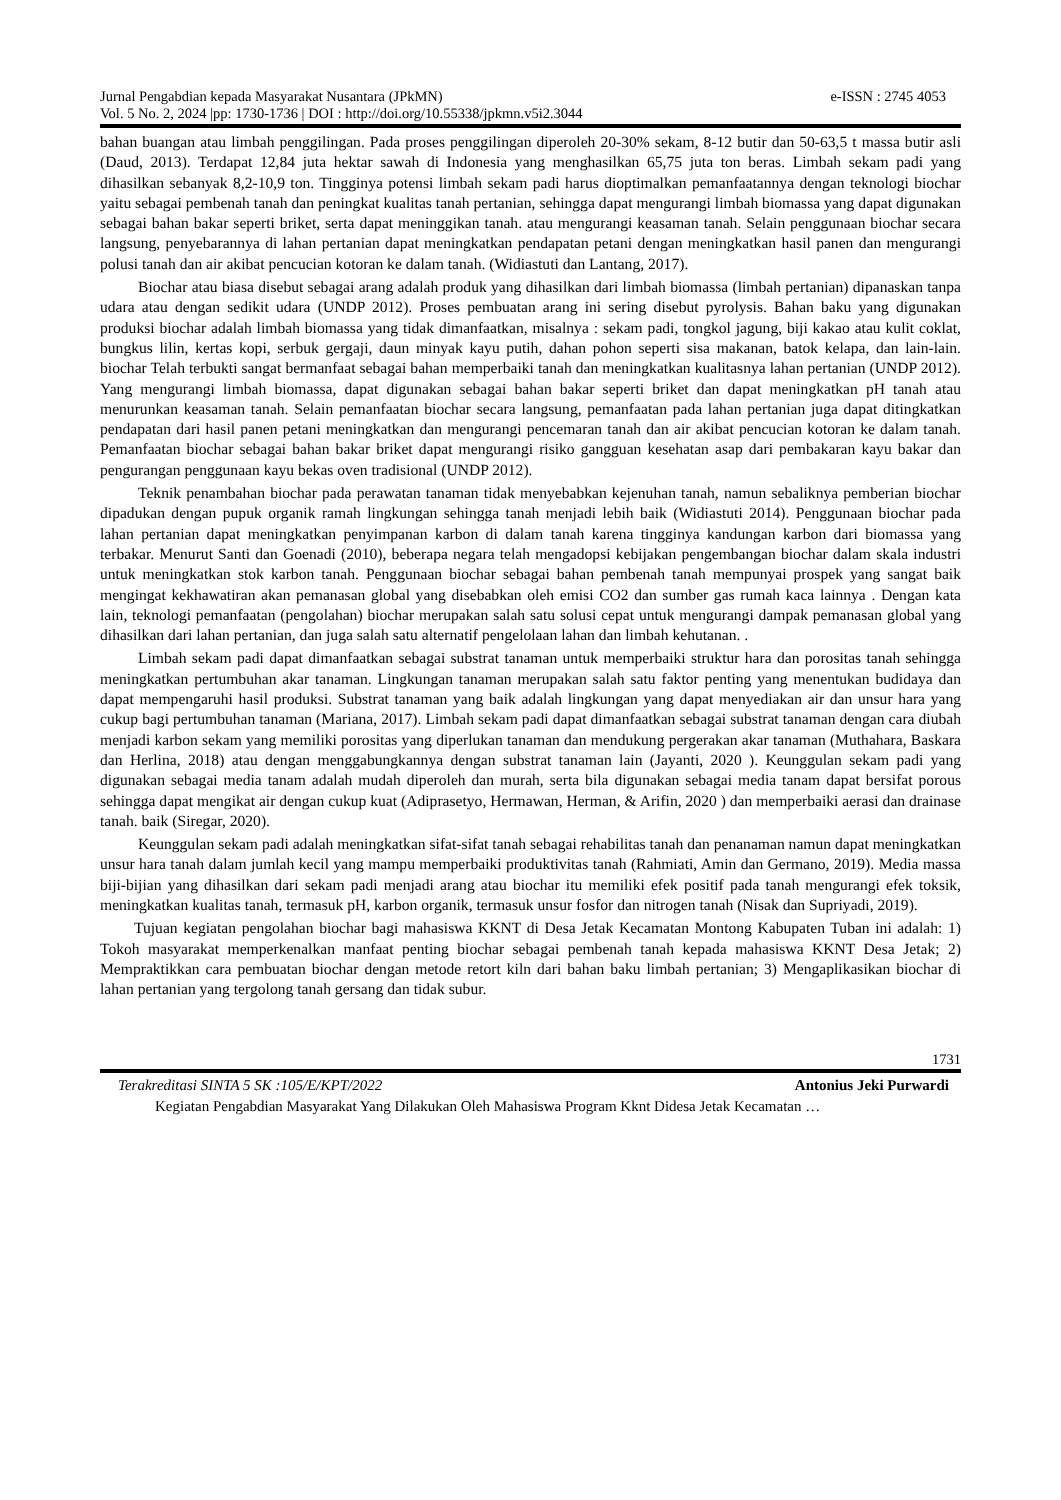Jurnal Pengabdian kepada Masyarakat Nusantara (JPkMN) e-ISSN : 2745 4053
Vol. 5 No. 2, 2024 |pp: 1730-1736 | DOI : http://doi.org/10.55338/jpkmn.v5i2.3044
bahan buangan atau limbah penggilingan. Pada proses penggilingan diperoleh 20-30% sekam, 8-12 butir dan 50-63,5 t massa butir asli (Daud, 2013). Terdapat 12,84 juta hektar sawah di Indonesia yang menghasilkan 65,75 juta ton beras. Limbah sekam padi yang dihasilkan sebanyak 8,2-10,9 ton. Tingginya potensi limbah sekam padi harus dioptimalkan pemanfaatannya dengan teknologi biochar yaitu sebagai pembenah tanah dan peningkat kualitas tanah pertanian, sehingga dapat mengurangi limbah biomassa yang dapat digunakan sebagai bahan bakar seperti briket, serta dapat meninggikan tanah. atau mengurangi keasaman tanah. Selain penggunaan biochar secara langsung, penyebarannya di lahan pertanian dapat meningkatkan pendapatan petani dengan meningkatkan hasil panen dan mengurangi polusi tanah dan air akibat pencucian kotoran ke dalam tanah. (Widiastuti dan Lantang, 2017).
Biochar atau biasa disebut sebagai arang adalah produk yang dihasilkan dari limbah biomassa (limbah pertanian) dipanaskan tanpa udara atau dengan sedikit udara (UNDP 2012). Proses pembuatan arang ini sering disebut pyrolysis. Bahan baku yang digunakan produksi biochar adalah limbah biomassa yang tidak dimanfaatkan, misalnya : sekam padi, tongkol jagung, biji kakao atau kulit coklat, bungkus lilin, kertas kopi, serbuk gergaji, daun minyak kayu putih, dahan pohon seperti sisa makanan, batok kelapa, dan lain-lain. biochar Telah terbukti sangat bermanfaat sebagai bahan memperbaiki tanah dan meningkatkan kualitasnya lahan pertanian (UNDP 2012). Yang mengurangi limbah biomassa, dapat digunakan sebagai bahan bakar seperti briket dan dapat meningkatkan pH tanah atau menurunkan keasaman tanah. Selain pemanfaatan biochar secara langsung, pemanfaatan pada lahan pertanian juga dapat ditingkatkan pendapatan dari hasil panen petani meningkatkan dan mengurangi pencemaran tanah dan air akibat pencucian kotoran ke dalam tanah. Pemanfaatan biochar sebagai bahan bakar briket dapat mengurangi risiko gangguan kesehatan asap dari pembakaran kayu bakar dan pengurangan penggunaan kayu bekas oven tradisional (UNDP 2012).
Teknik penambahan biochar pada perawatan tanaman tidak menyebabkan kejenuhan tanah, namun sebaliknya pemberian biochar dipadukan dengan pupuk organik ramah lingkungan sehingga tanah menjadi lebih baik (Widiastuti 2014). Penggunaan biochar pada lahan pertanian dapat meningkatkan penyimpanan karbon di dalam tanah karena tingginya kandungan karbon dari biomassa yang terbakar. Menurut Santi dan Goenadi (2010), beberapa negara telah mengadopsi kebijakan pengembangan biochar dalam skala industri untuk meningkatkan stok karbon tanah. Penggunaan biochar sebagai bahan pembenah tanah mempunyai prospek yang sangat baik mengingat kekhawatiran akan pemanasan global yang disebabkan oleh emisi CO2 dan sumber gas rumah kaca lainnya . Dengan kata lain, teknologi pemanfaatan (pengolahan) biochar merupakan salah satu solusi cepat untuk mengurangi dampak pemanasan global yang dihasilkan dari lahan pertanian, dan juga salah satu alternatif pengelolaan lahan dan limbah kehutanan. .
Limbah sekam padi dapat dimanfaatkan sebagai substrat tanaman untuk memperbaiki struktur hara dan porositas tanah sehingga meningkatkan pertumbuhan akar tanaman. Lingkungan tanaman merupakan salah satu faktor penting yang menentukan budidaya dan dapat mempengaruhi hasil produksi. Substrat tanaman yang baik adalah lingkungan yang dapat menyediakan air dan unsur hara yang cukup bagi pertumbuhan tanaman (Mariana, 2017). Limbah sekam padi dapat dimanfaatkan sebagai substrat tanaman dengan cara diubah menjadi karbon sekam yang memiliki porositas yang diperlukan tanaman dan mendukung pergerakan akar tanaman (Muthahara, Baskara dan Herlina, 2018) atau dengan menggabungkannya dengan substrat tanaman lain (Jayanti, 2020 ). Keunggulan sekam padi yang digunakan sebagai media tanam adalah mudah diperoleh dan murah, serta bila digunakan sebagai media tanam dapat bersifat porous sehingga dapat mengikat air dengan cukup kuat (Adiprasetyo, Hermawan, Herman, & Arifin, 2020 ) dan memperbaiki aerasi dan drainase tanah. baik (Siregar, 2020).
Keunggulan sekam padi adalah meningkatkan sifat-sifat tanah sebagai rehabilitas tanah dan penanaman namun dapat meningkatkan unsur hara tanah dalam jumlah kecil yang mampu memperbaiki produktivitas tanah (Rahmiati, Amin dan Germano, 2019). Media massa biji-bijian yang dihasilkan dari sekam padi menjadi arang atau biochar itu memiliki efek positif pada tanah mengurangi efek toksik, meningkatkan kualitas tanah, termasuk pH, karbon organik, termasuk unsur fosfor dan nitrogen tanah (Nisak dan Supriyadi, 2019).
Tujuan kegiatan pengolahan biochar bagi mahasiswa KKNT di Desa Jetak Kecamatan Montong Kabupaten Tuban ini adalah: 1) Tokoh masyarakat memperkenalkan manfaat penting biochar sebagai pembenah tanah kepada mahasiswa KKNT Desa Jetak; 2) Mempraktikkan cara pembuatan biochar dengan metode retort kiln dari bahan baku limbah pertanian; 3) Mengaplikasikan biochar di lahan pertanian yang tergolong tanah gersang dan tidak subur.
1731
Terakreditasi SINTA 5 SK :105/E/KPT/2022 Antonius Jeki Purwardi
Kegiatan Pengabdian Masyarakat Yang Dilakukan Oleh Mahasiswa Program Kknt Didesa Jetak Kecamatan …